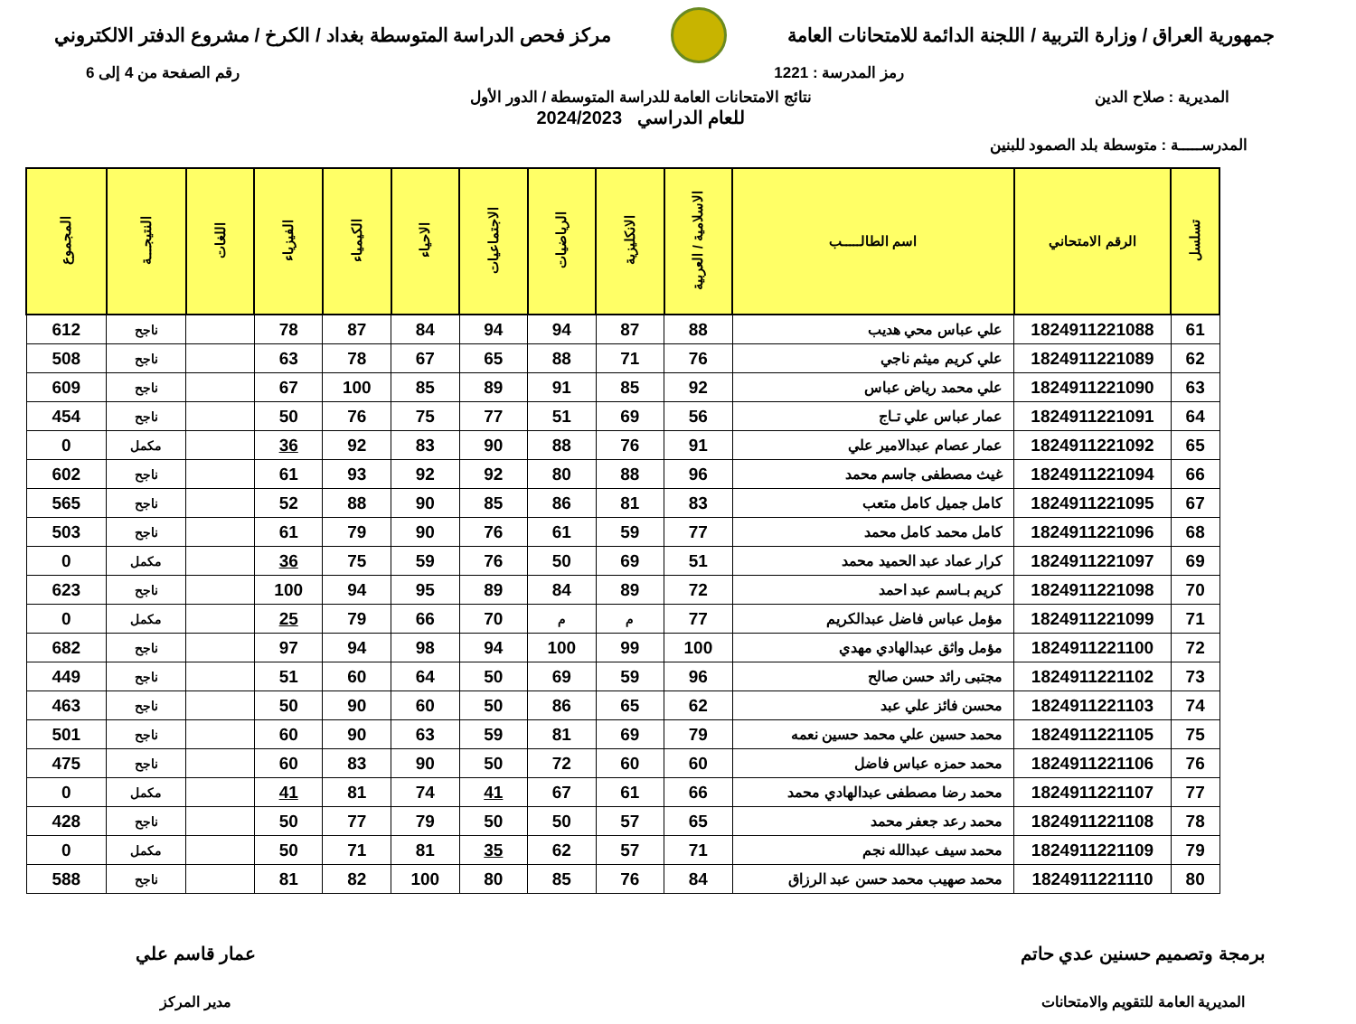جمهورية العراق / وزارة التربية / اللجنة الدائمة للامتحانات العامة
مركز فحص الدراسة المتوسطة بغداد / الكرخ / مشروع الدفتر الالكتروني
رمز المدرسة : 1221 رقم الصفحة من 4 إلى 6
المديرية : صلاح الدين نتائج الامتحانات العامة للدراسة المتوسطة / الدور الأول
للعام الدراسي 2024/2023
المدرســـــة : متوسطة بلد الصمود للبنين
| تسلسل | الرقم الامتحاني | اسم الطالـــــب | الاسلامية / العربية | الانكليزية | الرياضيات | الاجتماعيات | الاحياء | الكيمياء | الفيزياء | اللغات | النتيجـــة | المجموع |
| --- | --- | --- | --- | --- | --- | --- | --- | --- | --- | --- | --- | --- |
| 61 | 1824911221088 | علي عباس محي هديب | 88 | 87 | 94 | 94 | 84 | 87 | 78 | | ناجح | 612 |
| 62 | 1824911221089 | علي كريم ميثم ناجي | 76 | 71 | 88 | 65 | 67 | 78 | 63 | | ناجح | 508 |
| 63 | 1824911221090 | علي محمد رياض عباس | 92 | 85 | 91 | 89 | 85 | 100 | 67 | | ناجح | 609 |
| 64 | 1824911221091 | عمار عباس علي تـاج | 56 | 69 | 51 | 77 | 75 | 76 | 50 | | ناجح | 454 |
| 65 | 1824911221092 | عمار عصام عبدالامير علي | 91 | 76 | 88 | 90 | 83 | 92 | 36 | | مكمل | 0 |
| 66 | 1824911221094 | غيث مصطفى جاسم محمد | 96 | 88 | 80 | 92 | 92 | 93 | 61 | | ناجح | 602 |
| 67 | 1824911221095 | كامل جميل كامل متعب | 83 | 81 | 86 | 85 | 90 | 88 | 52 | | ناجح | 565 |
| 68 | 1824911221096 | كامل محمد كامل محمد | 77 | 59 | 61 | 76 | 90 | 79 | 61 | | ناجح | 503 |
| 69 | 1824911221097 | كرار عماد عبد الحميد محمد | 51 | 69 | 50 | 76 | 59 | 75 | 36 | | مكمل | 0 |
| 70 | 1824911221098 | كريم بـاسم عبد احمد | 72 | 89 | 84 | 89 | 95 | 94 | 100 | | ناجح | 623 |
| 71 | 1824911221099 | مؤمل عباس فاضل عبدالكريم | 77 | م | م | 70 | 66 | 79 | 25 | | مكمل | 0 |
| 72 | 1824911221100 | مؤمل واثق عبدالهادي مهدي | 100 | 99 | 100 | 94 | 98 | 94 | 97 | | ناجح | 682 |
| 73 | 1824911221102 | مجتبى رائد حسن صالح | 96 | 59 | 69 | 50 | 64 | 60 | 51 | | ناجح | 449 |
| 74 | 1824911221103 | محسن فائز علي عبد | 62 | 65 | 86 | 50 | 60 | 90 | 50 | | ناجح | 463 |
| 75 | 1824911221105 | محمد حسين علي محمد حسين نعمه | 79 | 69 | 81 | 59 | 63 | 90 | 60 | | ناجح | 501 |
| 76 | 1824911221106 | محمد حمزه عباس فاضل | 60 | 60 | 72 | 50 | 90 | 83 | 60 | | ناجح | 475 |
| 77 | 1824911221107 | محمد رضا مصطفى عبدالهادي محمد | 66 | 61 | 67 | 41 | 74 | 81 | 41 | | مكمل | 0 |
| 78 | 1824911221108 | محمد رعد جعفر محمد | 65 | 57 | 50 | 50 | 79 | 77 | 50 | | ناجح | 428 |
| 79 | 1824911221109 | محمد سيف عبدالله نجم | 71 | 57 | 62 | 35 | 81 | 71 | 50 | | مكمل | 0 |
| 80 | 1824911221110 | محمد صهيب محمد حسن عبد الرزاق | 84 | 76 | 85 | 80 | 100 | 82 | 81 | | ناجح | 588 |
برمجة وتصميم حسنين عدي حاتم
المديرية العامة للتقويم والامتحانات
عمار قاسم علي
مدير المركز